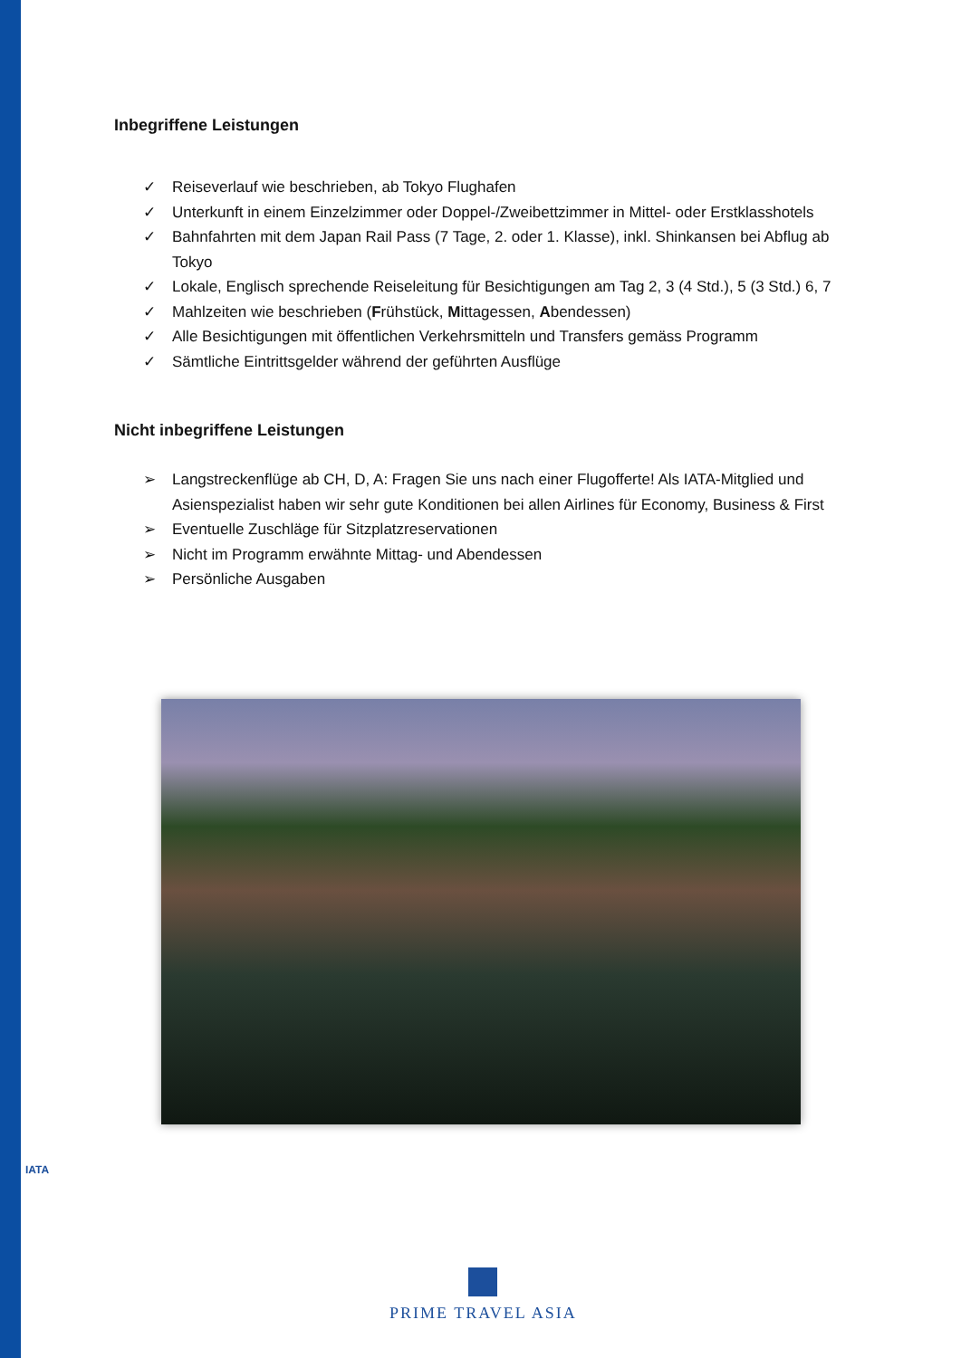IATA
Inbegriffene Leistungen
✓ Reiseverlauf wie beschrieben, ab Tokyo Flughafen
✓ Unterkunft in einem Einzelzimmer oder Doppel-/Zweibettzimmer in Mittel- oder Erstklasshotels
✓ Bahnfahrten mit dem Japan Rail Pass (7 Tage, 2. oder 1. Klasse), inkl. Shinkansen bei Abflug ab Tokyo
✓ Lokale, Englisch sprechende Reiseleitung für Besichtigungen am Tag 2, 3 (4 Std.), 5 (3 Std.) 6, 7
✓ Mahlzeiten wie beschrieben (Frühstück, Mittagessen, Abendessen)
✓ Alle Besichtigungen mit öffentlichen Verkehrsmitteln und Transfers gemäss Programm
✓ Sämtliche Eintrittsgelder während der geführten Ausflüge
Nicht inbegriffene Leistungen
➢ Langstreckenflüge ab CH, D, A: Fragen Sie uns nach einer Flugofferte! Als IATA-Mitglied und Asienspezialist haben wir sehr gute Konditionen bei allen Airlines für Economy, Business & First
➢ Eventuelle Zuschläge für Sitzplatzreservationen
➢ Nicht im Programm erwähnte Mittag- und Abendessen
➢ Persönliche Ausgaben
PRIME TRAVEL ASIA